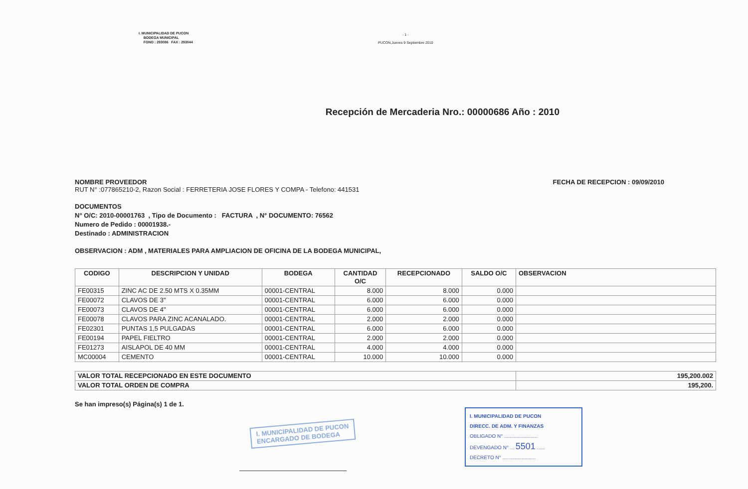I. MUNICIPALIDAD DE PUCON
BODEGA MUNICIPAL
FONO : 293086 FAX : 293044
- 1 -
PUCON,Jueves 9 Septiembre 2010
Recepción de Mercaderia Nro.: 00000686 Año : 2010
NOMBRE PROVEEDOR
RUT N° :077865210-2, Razon Social : FERRETERIA JOSE FLORES Y COMPA - Telefono: 441531
FECHA DE RECEPCION : 09/09/2010
DOCUMENTOS
N° O/C: 2010-00001763 , Tipo de Documento : FACTURA , N° DOCUMENTO: 76562
Numero de Pedido : 00001938.-
Destinado : ADMINISTRACION
OBSERVACION : ADM , MATERIALES PARA AMPLIACION DE OFICINA DE LA BODEGA MUNICIPAL,
| CODIGO | DESCRIPCION Y UNIDAD | BODEGA | CANTIDAD O/C | RECEPCIONADO | SALDO O/C | OBSERVACION |
| --- | --- | --- | --- | --- | --- | --- |
| FE00315 | ZINC AC DE 2.50 MTS X 0.35MM | 00001-CENTRAL | 8.000 | 8.000 | 0.000 | |
| FE00072 | CLAVOS DE 3" | 00001-CENTRAL | 6.000 | 6.000 | 0.000 | |
| FE00073 | CLAVOS DE 4" | 00001-CENTRAL | 6.000 | 6.000 | 0.000 | |
| FE00078 | CLAVOS PARA ZINC ACANALADO. | 00001-CENTRAL | 2.000 | 2.000 | 0.000 | |
| FE02301 | PUNTAS 1,5 PULGADAS | 00001-CENTRAL | 6.000 | 6.000 | 0.000 | |
| FE00194 | PAPEL FIELTRO | 00001-CENTRAL | 2.000 | 2.000 | 0.000 | |
| FE01273 | AISLAPOL DE 40 MM | 00001-CENTRAL | 4.000 | 4.000 | 0.000 | |
| MC00004 | CEMENTO | 00001-CENTRAL | 10.000 | 10.000 | 0.000 | |
| VALOR TOTAL RECEPCIONADO EN ESTE DOCUMENTO | 195,200.002 |
| VALOR TOTAL ORDEN DE COMPRA | 195,200. |
Se han impreso(s) Página(s) 1 de 1.
I. MUNICIPALIDAD DE PUCON
ENCARGADO DE BODEGA
I. MUNICIPALIDAD DE PUCON
DIRECC. DE ADM. Y FINANZAS
OBLIGADO N° ........................
DEVENGADO N° ... 5501 ......
DECRETO N° ........................